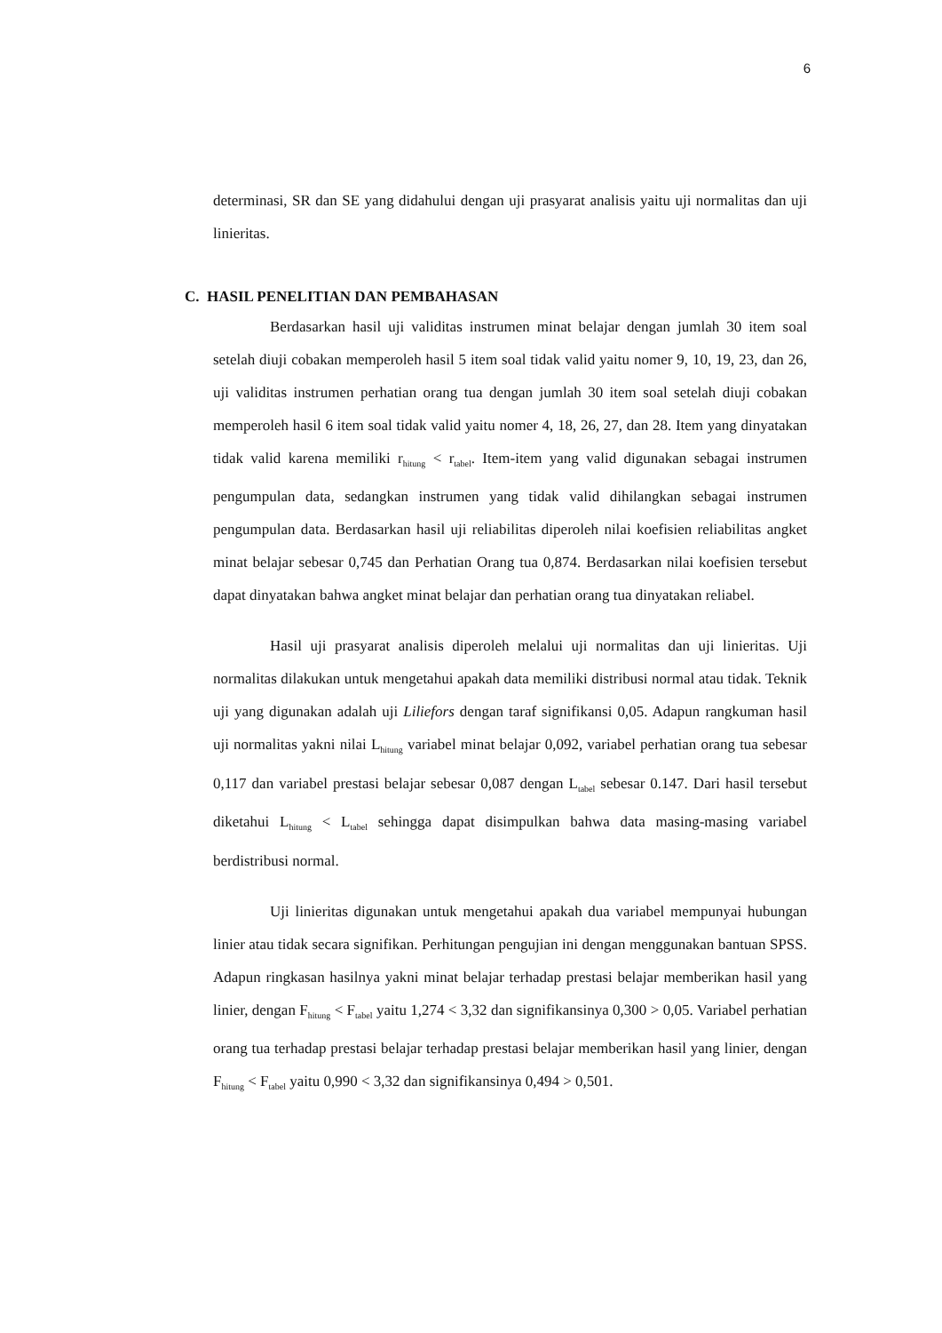6
determinasi, SR dan SE yang didahului dengan uji prasyarat analisis yaitu uji normalitas dan uji linieritas.
C. HASIL PENELITIAN DAN PEMBAHASAN
Berdasarkan hasil uji validitas instrumen minat belajar dengan jumlah 30 item soal setelah diuji cobakan memperoleh hasil 5 item soal tidak valid yaitu nomer 9, 10, 19, 23, dan 26, uji validitas instrumen perhatian orang tua dengan jumlah 30 item soal setelah diuji cobakan memperoleh hasil 6 item soal tidak valid yaitu nomer 4, 18, 26, 27, dan 28. Item yang dinyatakan tidak valid karena memiliki r<sub>hitung</sub> < r<sub>tabel</sub>. Item-item yang valid digunakan sebagai instrumen pengumpulan data, sedangkan instrumen yang tidak valid dihilangkan sebagai instrumen pengumpulan data. Berdasarkan hasil uji reliabilitas diperoleh nilai koefisien reliabilitas angket minat belajar sebesar 0,745 dan Perhatian Orang tua 0,874. Berdasarkan nilai koefisien tersebut dapat dinyatakan bahwa angket minat belajar dan perhatian orang tua dinyatakan reliabel.
Hasil uji prasyarat analisis diperoleh melalui uji normalitas dan uji linieritas. Uji normalitas dilakukan untuk mengetahui apakah data memiliki distribusi normal atau tidak. Teknik uji yang digunakan adalah uji Liliefors dengan taraf signifikansi 0,05. Adapun rangkuman hasil uji normalitas yakni nilai L<sub>hitung</sub> variabel minat belajar 0,092, variabel perhatian orang tua sebesar 0,117 dan variabel prestasi belajar sebesar 0,087 dengan L<sub>tabel</sub> sebesar 0.147. Dari hasil tersebut diketahui L<sub>hitung</sub> < L<sub>tabel</sub> sehingga dapat disimpulkan bahwa data masing-masing variabel berdistribusi normal.
Uji linieritas digunakan untuk mengetahui apakah dua variabel mempunyai hubungan linier atau tidak secara signifikan. Perhitungan pengujian ini dengan menggunakan bantuan SPSS. Adapun ringkasan hasilnya yakni minat belajar terhadap prestasi belajar memberikan hasil yang linier, dengan F<sub>hitung</sub> < F<sub>tabel</sub> yaitu 1,274 < 3,32 dan signifikansinya 0,300 > 0,05. Variabel perhatian orang tua terhadap prestasi belajar terhadap prestasi belajar memberikan hasil yang linier, dengan F<sub>hitung</sub> < F<sub>tabel</sub> yaitu 0,990 < 3,32 dan signifikansinya 0,494 > 0,501.